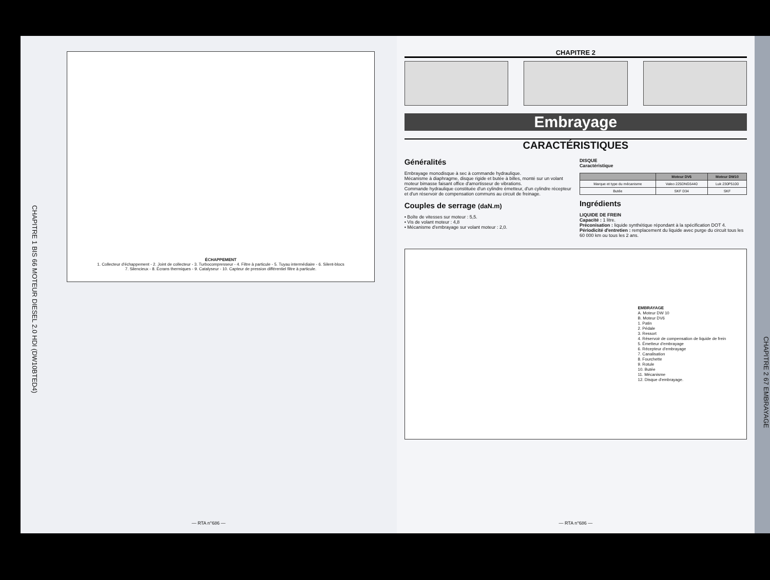CHAPITRE 1 BIS 66 MOTEUR DIESEL 2.0 HDI (DW10BTED4)
ÉCHAPPEMENT
1. Collecteur d'échappement - 2. Joint de collecteur - 3. Turbocompresseur - 4. Filtre à particule - 5. Tuyau intermédiaire - 6. Silent-blocs
7. Silencieux - 8. Écrans thermiques - 9. Catalyseur - 10. Capteur de pression différentiel filtre à particule.
— RTA n°686 —
CHAPITRE 2
Embrayage
CARACTÉRISTIQUES
Généralités
Embrayage monodisque à sec à commande hydraulique.
Mécanisme à diaphragme, disque rigide et butée à billes, monté sur un volant moteur bimasse faisant office d'amortisseur de vibrations.
Commande hydraulique constituée d'un cylindre émetteur, d'un cylindre récepteur et d'un réservoir de compensation communs au circuit de freinage.
Couples de serrage (daN.m)
• Boîte de vitesses sur moteur : 5,5.
• Vis de volant moteur : 4,8
• Mécanisme d'embrayage sur volant moteur : 2,0.
DISQUE
Caractéristique
| | Moteur DV6 | Moteur DW10 |
| --- | --- | --- |
| Marque et type du mécanisme | Valeo 225DNG5440 | Luk 230P5100 |
| Butée | SKF D34 | SKF |
Ingrédients
LIQUIDE DE FREIN
Capacité : 1 litre.
Préconisation : liquide synthétique répondant à la spécification DOT 4.
Périodicité d'entretien : remplacement du liquide avec purge du circuit tous les 60 000 km ou tous les 2 ans.
EMBRAYAGE
A. Moteur DW 10
B. Moteur DV6
1. Patin
2. Pédale
3. Ressort
4. Réservoir de compensation de liquide de frein
5. Émetteur d'embrayage
6. Récepteur d'embrayage
7. Canalisation
8. Fourchette
9. Rotule
10. Butée
11. Mécanisme
12. Disque d'embrayage.
— RTA n°686 —
CHAPITRE 2 67 EMBRAYAGE